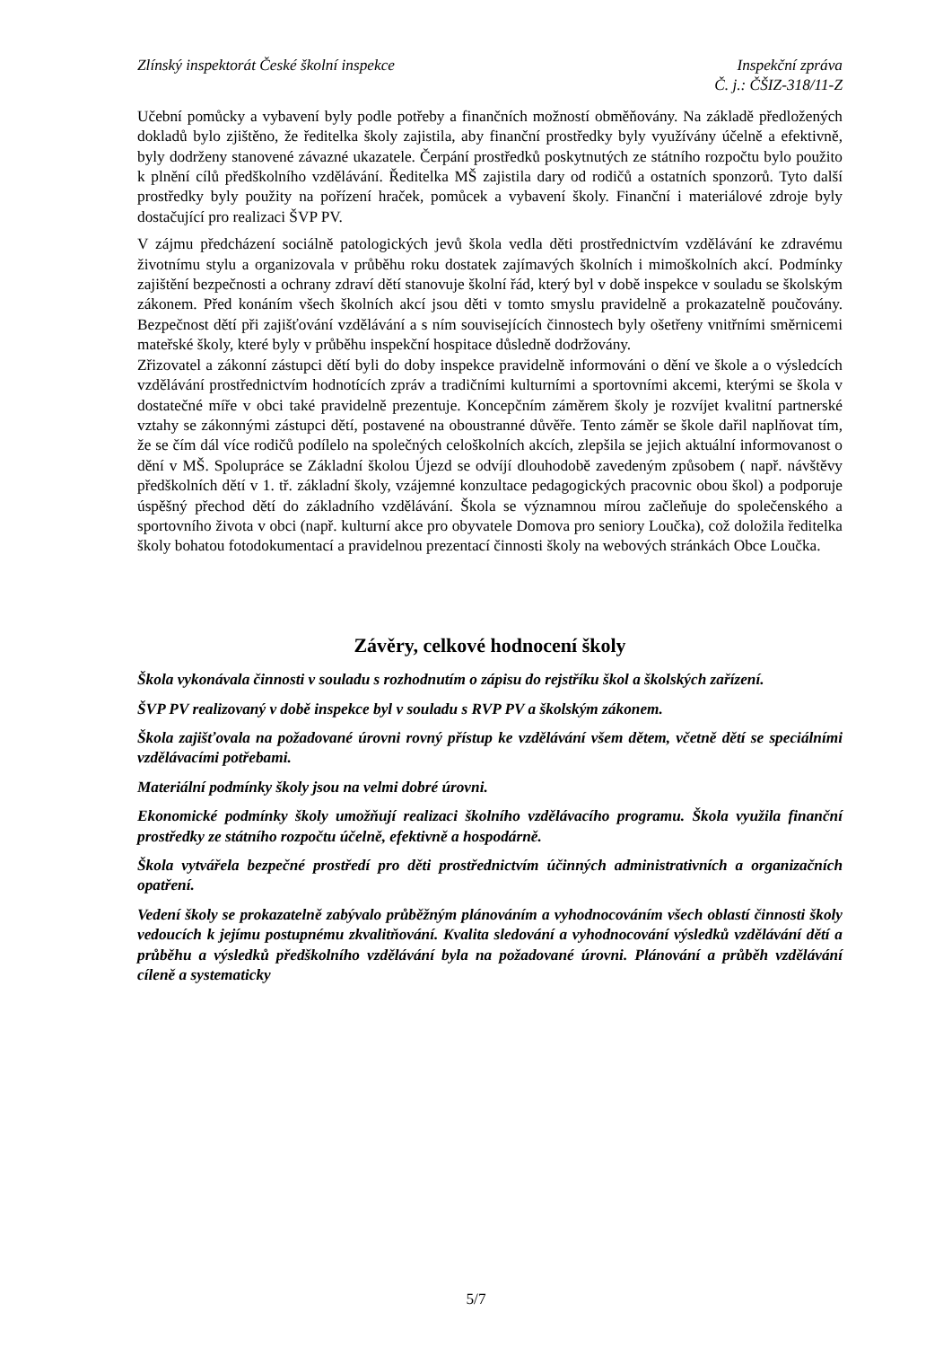Zlínský inspektorát České školní inspekce
Inspekční zpráva
Č. j.: ČŠIZ-318/11-Z
Učební pomůcky a vybavení byly podle potřeby a finančních možností obměňovány. Na základě předložených dokladů bylo zjištěno, že ředitelka školy zajistila, aby finanční prostředky byly využívány účelně a efektivně, byly dodrženy stanovené závazné ukazatele. Čerpání prostředků poskytnutých ze státního rozpočtu bylo použito k plnění cílů předškolního vzdělávání. Ředitelka MŠ zajistila dary od rodičů a ostatních sponzorů. Tyto další prostředky byly použity na pořízení hraček, pomůcek a vybavení školy. Finanční i materiálové zdroje byly dostačující pro realizaci ŠVP PV.
V zájmu předcházení sociálně patologických jevů škola vedla děti prostřednictvím vzdělávání ke zdravému životnímu stylu a organizovala v průběhu roku dostatek zajímavých školních i mimoškolních akcí. Podmínky zajištění bezpečnosti a ochrany zdraví dětí stanovuje školní řád, který byl v době inspekce v souladu se školským zákonem. Před konáním všech školních akcí jsou děti v tomto smyslu pravidelně a prokazatelně poučovány. Bezpečnost dětí při zajišťování vzdělávání a s ním souvisejících činnostech byly ošetřeny vnitřními směrnicemi mateřské školy, které byly v průběhu inspekční hospitace důsledně dodržovány.
Zřizovatel a zákonní zástupci dětí byli do doby inspekce pravidelně informováni o dění ve škole a o výsledcích vzdělávání prostřednictvím hodnotících zpráv a tradičními kulturními a sportovními akcemi, kterými se škola v dostatečné míře v obci také pravidelně prezentuje. Koncepčním záměrem školy je rozvíjet kvalitní partnerské vztahy se zákonnými zástupci dětí, postavené na oboustranné důvěře. Tento záměr se škole dařil naplňovat tím, že se čím dál více rodičů podílelo na společných celoškolních akcích, zlepšila se jejich aktuální informovanost o dění v MŠ. Spolupráce se Základní školou Újezd se odvíjí dlouhodobě zavedeným způsobem ( např. návštěvy předškolních dětí v 1. tř. základní školy, vzájemné konzultace pedagogických pracovnic obou škol) a podporuje úspěšný přechod dětí do základního vzdělávání. Škola se významnou mírou začleňuje do společenského a sportovního života v obci (např. kulturní akce pro obyvatele Domova pro seniory Loučka), což doložila ředitelka školy bohatou fotodokumentací a pravidelnou prezentací činnosti školy na webových stránkách Obce Loučka.
Závěry, celkové hodnocení školy
Škola vykonávala činnosti v souladu s rozhodnutím o zápisu do rejstříku škol a školských zařízení.
ŠVP PV realizovaný v době inspekce byl v souladu s RVP PV a školským zákonem.
Škola zajišťovala na požadované úrovni rovný přístup ke vzdělávání všem dětem, včetně dětí se speciálními vzdělávacími potřebami.
Materiální podmínky školy jsou na velmi dobré úrovni.
Ekonomické podmínky školy umožňují realizaci školního vzdělávacího programu. Škola využila finanční prostředky ze státního rozpočtu účelně, efektivně a hospodárně.
Škola vytvářela bezpečné prostředí pro děti prostřednictvím účinných administrativních a organizačních opatření.
Vedení školy se prokazatelně zabývalo průběžným plánováním a vyhodnocováním všech oblastí činnosti školy vedoucích k jejímu postupnému zkvalitňování. Kvalita sledování a vyhodnocování výsledků vzdělávání dětí a průběhu a výsledků předškolního vzdělávání byla na požadované úrovni. Plánování a průběh vzdělávání cíleně a systematicky
5/7